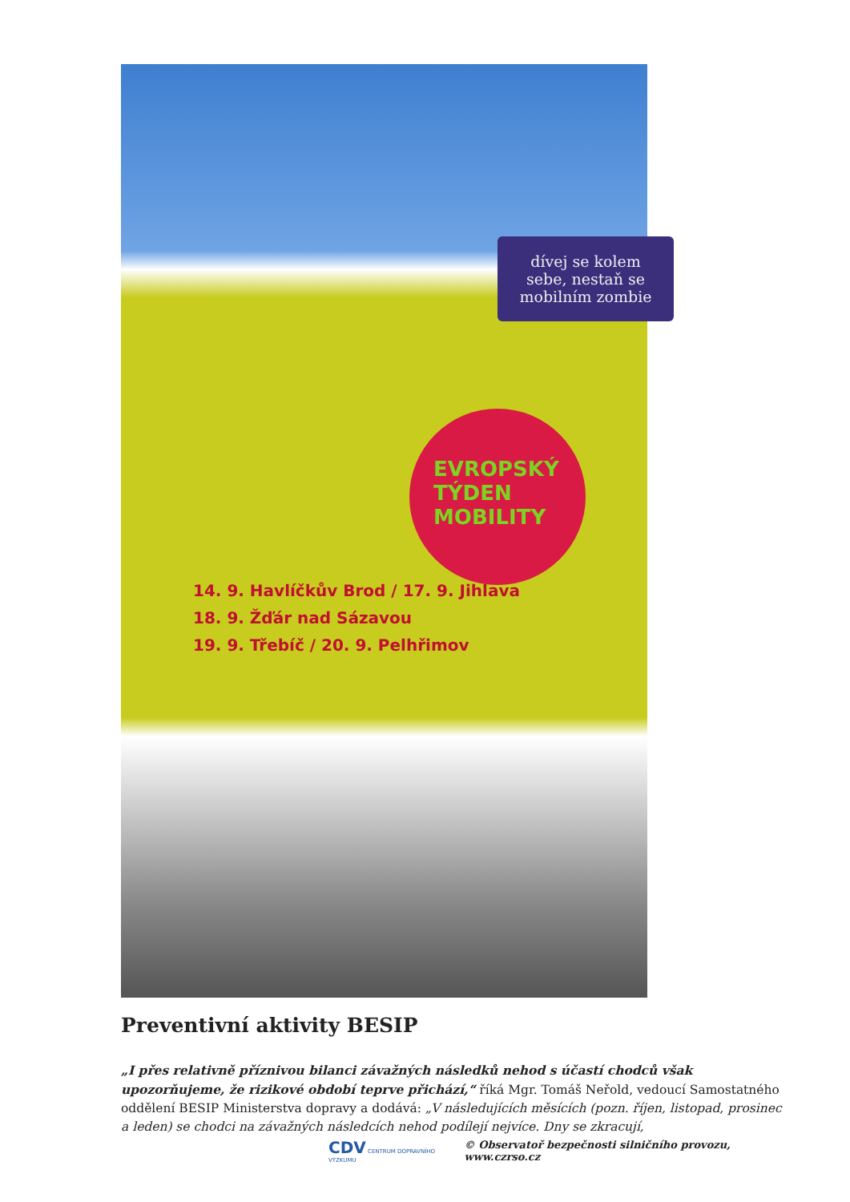dívej se kolem sebe, nestaň se mobilním zombie
EVROPSKÝ TÝDEN MOBILITY
14. 9. Havlíčkův Brod / 17. 9. Jihlava
18. 9. Žďár nad Sázavou
19. 9. Třebíč / 20. 9. Pelhřimov
Preventivní aktivity BESIP
„I přes relativně příznivou bilanci závažných následků nehod s účastí chodců však upozorňujeme, že rizikové období teprve přichází,“ říká Mgr. Tomáš Neřold, vedoucí Samostatného oddělení BESIP Ministerstva dopravy a dodává: „V následujících měsících (pozn. říjen, listopad, prosinec a leden) se chodci na závažných následcích nehod podílejí nejvíce. Dny se zkracují,
CDV CENTRUM DOPRAVNÍHO VÝZKUMU © Observatoř bezpečnosti silničního provozu, www.czrso.cz